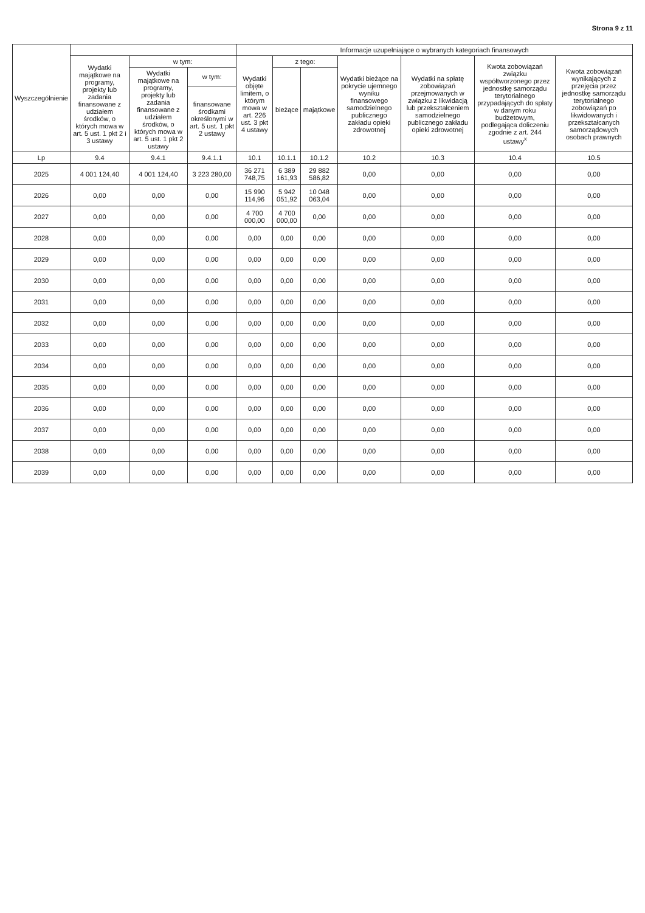Strona 9 z 11
| Wyszczególnienie | | | | Informacje uzupełniające o wybranych kategoriach finansowych | | | | | | |
| --- | --- | --- | --- | --- | --- | --- | --- | --- | --- | --- |
| | Wydatki majątkowe na programy, projekty lub zadania finansowane z udziałem środków, o których mowa w art. 5 ust. 1 pkt 2 i 3 ustawy | w tym: | | Wydatki objęte limitem, o którym mowa w art. 226 ust. 3 pkt 4 ustawy | z tego: | | Wydatki bieżące na pokrycie ujemnego wyniku finansowego samodzielnego publicznego zakładu opieki zdrowotnej | Wydatki na spłatę zobowiązań przejmowanych w związku z likwidacją lub przekształceniem samodzielnego publicznego zakładu opieki zdrowotnej | Kwota zobowiązań związku współtworzonego przez jednostkę samorządu terytorialnego przypadających do spłaty w danym roku budżetowym, podlegająca doliczeniu zgodnie z art. 244 ustawy<sup>x</sup> | Kwota zobowiązań wynikających z przejęcia przez jednostkę samorządu terytorialnego zobowiązań po likwidowanych i przekształcanych samorządowych osobach prawnych |
| | | Wydatki majątkowe na programy, projekty lub zadania finansowane z udziałem środków, o których mowa w art. 5 ust. 1 pkt 2 ustawy | w tym: | | bieżące | majątkowe | | | | |
| | | | finansowane środkami określonymi w art. 5 ust. 1 pkt 2 ustawy | | | | | | | |
| Lp | 9.4 | 9.4.1 | 9.4.1.1 | 10.1 | 10.1.1 | 10.1.2 | 10.2 | 10.3 | 10.4 | 10.5 |
| 2025 | 4 001 124,40 | 4 001 124,40 | 3 223 280,00 | 36 271 748,75 | 6 389 161,93 | 29 882 586,82 | 0,00 | 0,00 | 0,00 | 0,00 |
| 2026 | 0,00 | 0,00 | 0,00 | 15 990 114,96 | 5 942 051,92 | 10 048 063,04 | 0,00 | 0,00 | 0,00 | 0,00 |
| 2027 | 0,00 | 0,00 | 0,00 | 4 700 000,00 | 4 700 000,00 | 0,00 | 0,00 | 0,00 | 0,00 | 0,00 |
| 2028 | 0,00 | 0,00 | 0,00 | 0,00 | 0,00 | 0,00 | 0,00 | 0,00 | 0,00 | 0,00 |
| 2029 | 0,00 | 0,00 | 0,00 | 0,00 | 0,00 | 0,00 | 0,00 | 0,00 | 0,00 | 0,00 |
| 2030 | 0,00 | 0,00 | 0,00 | 0,00 | 0,00 | 0,00 | 0,00 | 0,00 | 0,00 | 0,00 |
| 2031 | 0,00 | 0,00 | 0,00 | 0,00 | 0,00 | 0,00 | 0,00 | 0,00 | 0,00 | 0,00 |
| 2032 | 0,00 | 0,00 | 0,00 | 0,00 | 0,00 | 0,00 | 0,00 | 0,00 | 0,00 | 0,00 |
| 2033 | 0,00 | 0,00 | 0,00 | 0,00 | 0,00 | 0,00 | 0,00 | 0,00 | 0,00 | 0,00 |
| 2034 | 0,00 | 0,00 | 0,00 | 0,00 | 0,00 | 0,00 | 0,00 | 0,00 | 0,00 | 0,00 |
| 2035 | 0,00 | 0,00 | 0,00 | 0,00 | 0,00 | 0,00 | 0,00 | 0,00 | 0,00 | 0,00 |
| 2036 | 0,00 | 0,00 | 0,00 | 0,00 | 0,00 | 0,00 | 0,00 | 0,00 | 0,00 | 0,00 |
| 2037 | 0,00 | 0,00 | 0,00 | 0,00 | 0,00 | 0,00 | 0,00 | 0,00 | 0,00 | 0,00 |
| 2038 | 0,00 | 0,00 | 0,00 | 0,00 | 0,00 | 0,00 | 0,00 | 0,00 | 0,00 | 0,00 |
| 2039 | 0,00 | 0,00 | 0,00 | 0,00 | 0,00 | 0,00 | 0,00 | 0,00 | 0,00 | 0,00 |